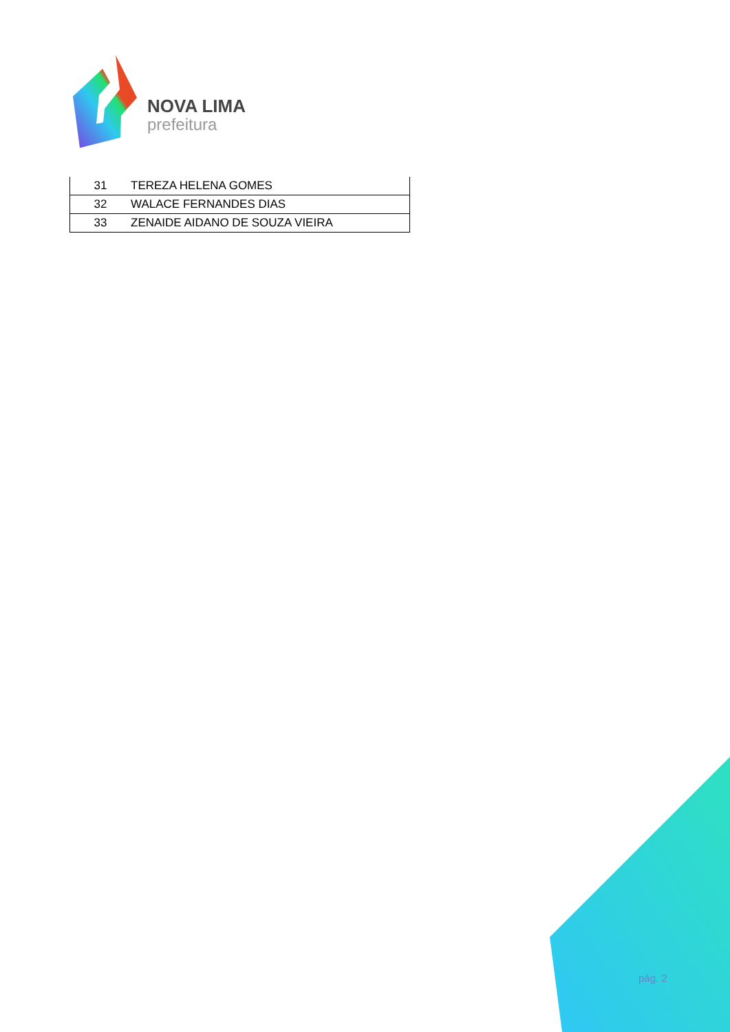NOVA LIMA
prefeitura
| 31 | TEREZA HELENA GOMES |
| 32 | WALACE FERNANDES DIAS |
| 33 | ZENAIDE AIDANO DE SOUZA VIEIRA |
pág. 2